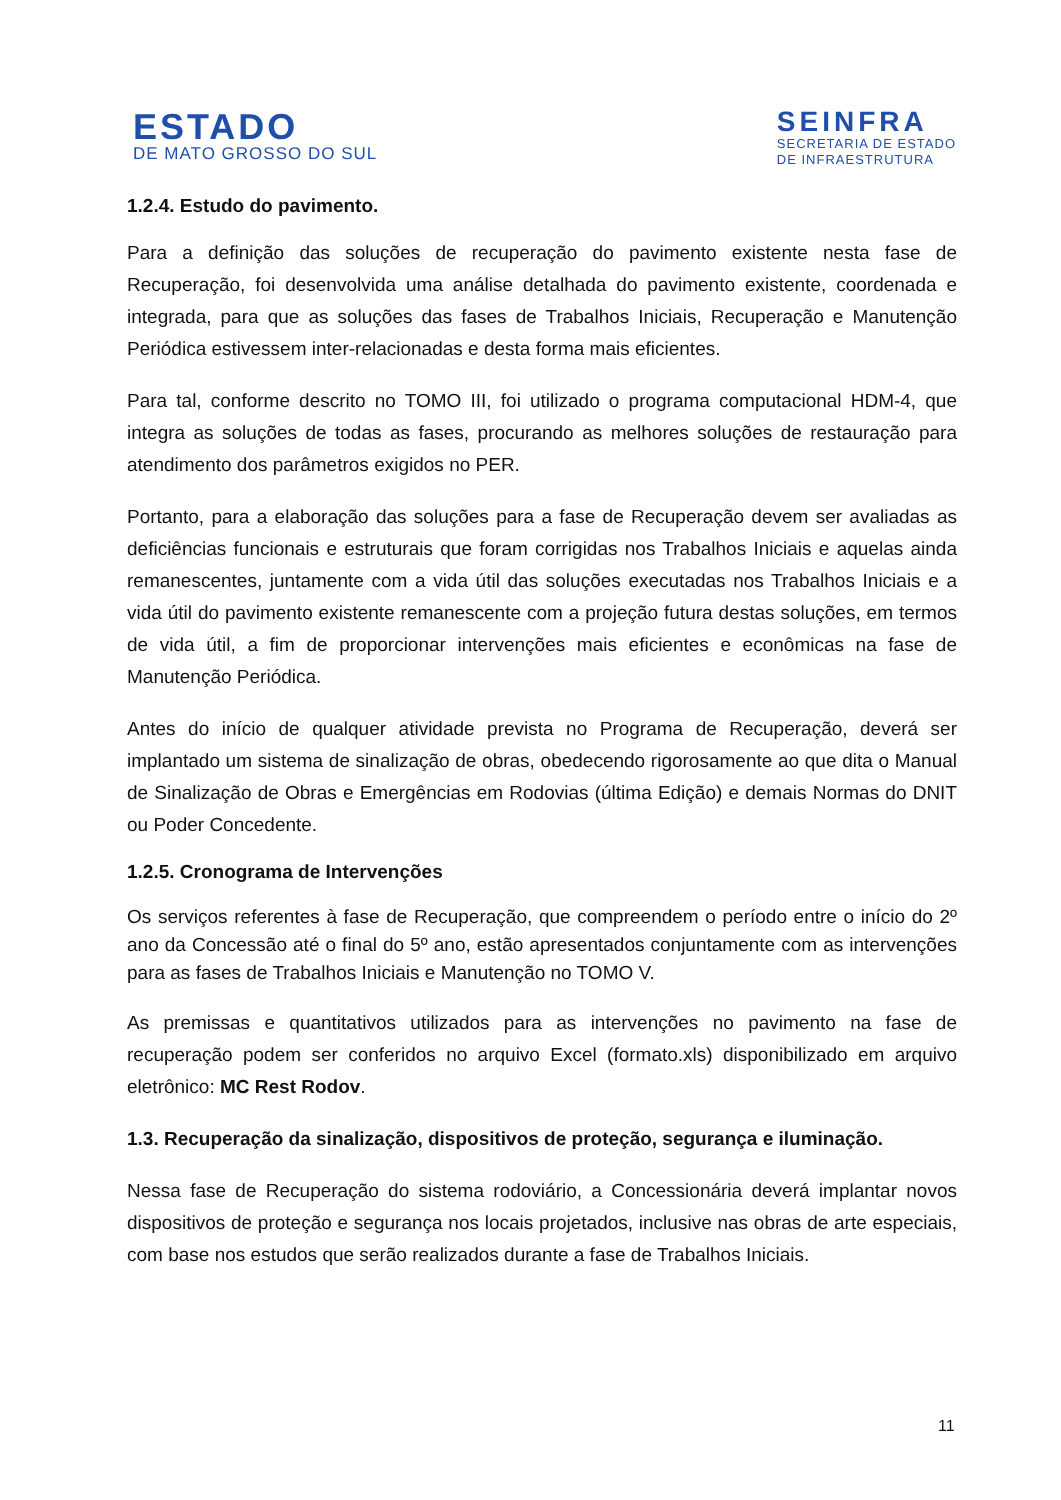ESTADO
DE MATO GROSSO DO SUL
SEINFRA
SECRETARIA DE ESTADO
DE INFRAESTRUTURA
1.2.4. Estudo do pavimento.
Para a definição das soluções de recuperação do pavimento existente nesta fase de Recuperação, foi desenvolvida uma análise detalhada do pavimento existente, coordenada e integrada, para que as soluções das fases de Trabalhos Iniciais, Recuperação e Manutenção Periódica estivessem inter-relacionadas e desta forma mais eficientes.
Para tal, conforme descrito no TOMO III, foi utilizado o programa computacional HDM-4, que integra as soluções de todas as fases, procurando as melhores soluções de restauração para atendimento dos parâmetros exigidos no PER.
Portanto, para a elaboração das soluções para a fase de Recuperação devem ser avaliadas as deficiências funcionais e estruturais que foram corrigidas nos Trabalhos Iniciais e aquelas ainda remanescentes, juntamente com a vida útil das soluções executadas nos Trabalhos Iniciais e a vida útil do pavimento existente remanescente com a projeção futura destas soluções, em termos de vida útil, a fim de proporcionar intervenções mais eficientes e econômicas na fase de Manutenção Periódica.
Antes do início de qualquer atividade prevista no Programa de Recuperação, deverá ser implantado um sistema de sinalização de obras, obedecendo rigorosamente ao que dita o Manual de Sinalização de Obras e Emergências em Rodovias (última Edição) e demais Normas do DNIT ou Poder Concedente.
1.2.5. Cronograma de Intervenções
Os serviços referentes à fase de Recuperação, que compreendem o período entre o início do 2º ano da Concessão até o final do 5º ano, estão apresentados conjuntamente com as intervenções para as fases de Trabalhos Iniciais e Manutenção no TOMO V.
As premissas e quantitativos utilizados para as intervenções no pavimento na fase de recuperação podem ser conferidos no arquivo Excel (formato.xls) disponibilizado em arquivo eletrônico: MC Rest Rodov.
1.3. Recuperação da sinalização, dispositivos de proteção, segurança e iluminação.
Nessa fase de Recuperação do sistema rodoviário, a Concessionária deverá implantar novos dispositivos de proteção e segurança nos locais projetados, inclusive nas obras de arte especiais, com base nos estudos que serão realizados durante a fase de Trabalhos Iniciais.
11